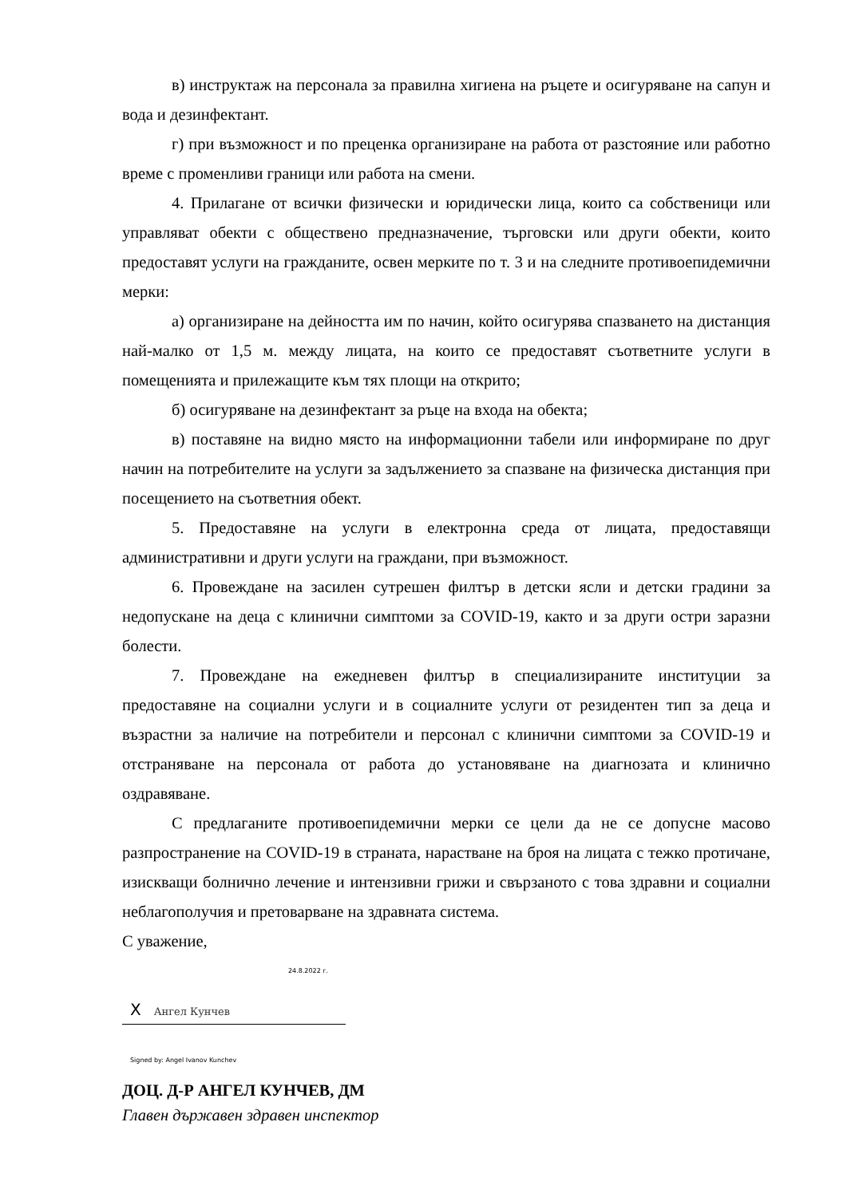в) инструктаж на персонала за правилна хигиена на ръцете и осигуряване на сапун и вода и дезинфектант.
г) при възможност и по преценка организиране на работа от разстояние или работно време с променливи граници или работа на смени.
4. Прилагане от всички физически и юридически лица, които са собственици или управляват обекти с обществено предназначение, търговски или други обекти, които предоставят услуги на гражданите, освен мерките по т. 3 и на следните противоепидемични мерки:
а) организиране на дейността им по начин, който осигурява спазването на дистанция най-малко от 1,5 м. между лицата, на които се предоставят съответните услуги в помещенията и прилежащите към тях площи на открито;
б) осигуряване на дезинфектант за ръце на входа на обекта;
в) поставяне на видно място на информационни табели или информиране по друг начин на потребителите на услуги за задължението за спазване на физическа дистанция при посещението на съответния обект.
5. Предоставяне на услуги в електронна среда от лицата, предоставящи административни и други услуги на граждани, при възможност.
6. Провеждане на засилен сутрешен филтър в детски ясли и детски градини за недопускане на деца с клинични симптоми за COVID-19, както и за други остри заразни болести.
7. Провеждане на ежедневен филтър в специализираните институции за предоставяне на социални услуги и в социалните услуги от резидентен тип за деца и възрастни за наличие на потребители и персонал с клинични симптоми за COVID-19 и отстраняване на персонала от работа до установяване на диагнозата и клинично оздравяване.
С предлаганите противоепидемични мерки се цели да не се допусне масово разпространение на COVID-19 в страната, нарастване на броя на лицата с тежко протичане, изискващи болнично лечение и интензивни грижи и свързаното с това здравни и социални неблагополучия и претоварване на здравната система.
С уважение,
24.8.2022 г.
X Ангел Кунчев
Signed by: Angel Ivanov Kunchev
ДОЦ. Д-Р АНГЕЛ КУНЧЕВ, ДМ
Главен държавен здравен инспектор